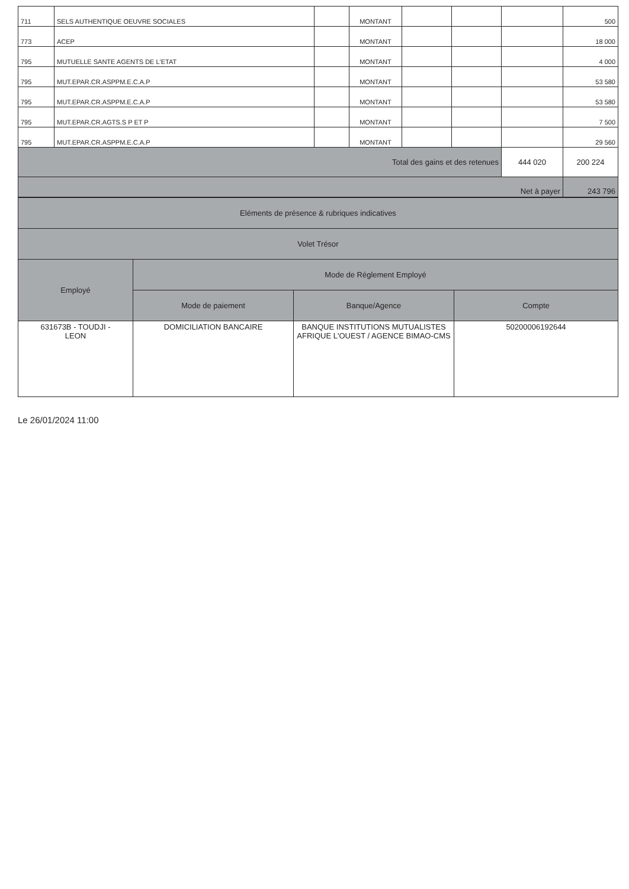| 711 | SELS AUTHENTIQUE OEUVRE SOCIALES | | MONTANT | | | | 500 |
| 773 | ACEP | | MONTANT | | | | 18 000 |
| 795 | MUTUELLE SANTE AGENTS DE L'ETAT | | MONTANT | | | | 4 000 |
| 795 | MUT.EPAR.CR.ASPPM.E.C.A.P | | MONTANT | | | | 53 580 |
| 795 | MUT.EPAR.CR.ASPPM.E.C.A.P | | MONTANT | | | | 53 580 |
| 795 | MUT.EPAR.CR.AGTS.S P ET P | | MONTANT | | | | 7 500 |
| 795 | MUT.EPAR.CR.ASPPM.E.C.A.P | | MONTANT | | | | 29 560 |
| Total des gains et des retenues | | | | | | 444 020 | 200 224 |
| Net à payer | | | | | | | 243 796 |
| Eléments de présence & rubriques indicatives | | | |
| Volet Trésor | | | |
| Employé | Mode de Réglement Employé | | |
| | Mode de paiement | Banque/Agence | Compte |
| 631673B - TOUDJI - LEON | DOMICILIATION BANCAIRE | BANQUE INSTITUTIONS MUTUALISTES AFRIQUE L'OUEST / AGENCE BIMAO-CMS | 50200006192644 |
Le 26/01/2024 11:00